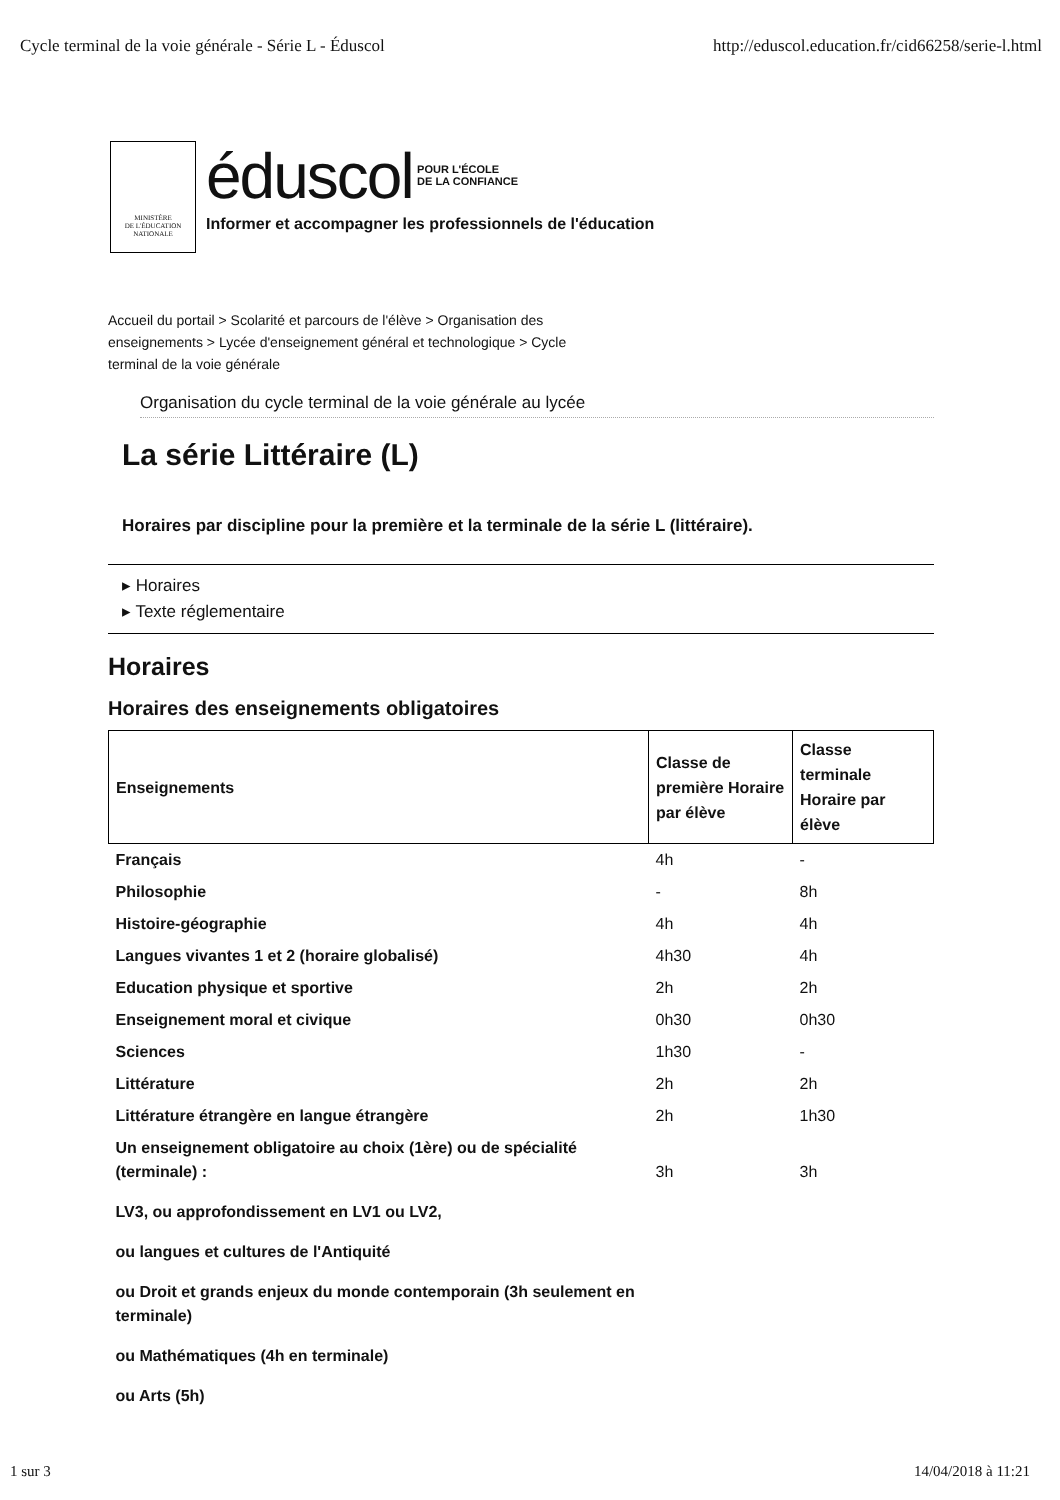Cycle terminal de la voie générale - Série L - Éduscol http://eduscol.education.fr/cid66258/serie-l.html
MINISTÈRE
DE L'ÉDUCATION
NATIONALE
éduscol POUR L'ÉCOLE
DE LA CONFIANCE
Informer et accompagner les professionnels de l'éducation
Accueil du portail > Scolarité et parcours de l'élève > Organisation des enseignements > Lycée d'enseignement général et technologique > Cycle terminal de la voie générale
Organisation du cycle terminal de la voie générale au lycée
La série Littéraire (L)
Horaires par discipline pour la première et la terminale de la série L (littéraire).
▸ Horaires
▸ Texte réglementaire
Horaires
Horaires des enseignements obligatoires
| Enseignements | Classe de première Horaire par élève | Classe terminale Horaire par élève |
| --- | --- | --- |
| Français | 4h | - |
| Philosophie | - | 8h |
| Histoire-géographie | 4h | 4h |
| Langues vivantes 1 et 2 (horaire globalisé) | 4h30 | 4h |
| Education physique et sportive | 2h | 2h |
| Enseignement moral et civique | 0h30 | 0h30 |
| Sciences | 1h30 | - |
| Littérature | 2h | 2h |
| Littérature étrangère en langue étrangère | 2h | 1h30 |
| Un enseignement obligatoire au choix (1ère) ou de spécialité (terminale) : LV3, ou approfondissement en LV1 ou LV2, ou langues et cultures de l'Antiquité ou Droit et grands enjeux du monde contemporain (3h seulement en terminale) ou Mathématiques (4h en terminale) ou Arts (5h) | 3h | 3h |
1 sur 3 14/04/2018 à 11:21